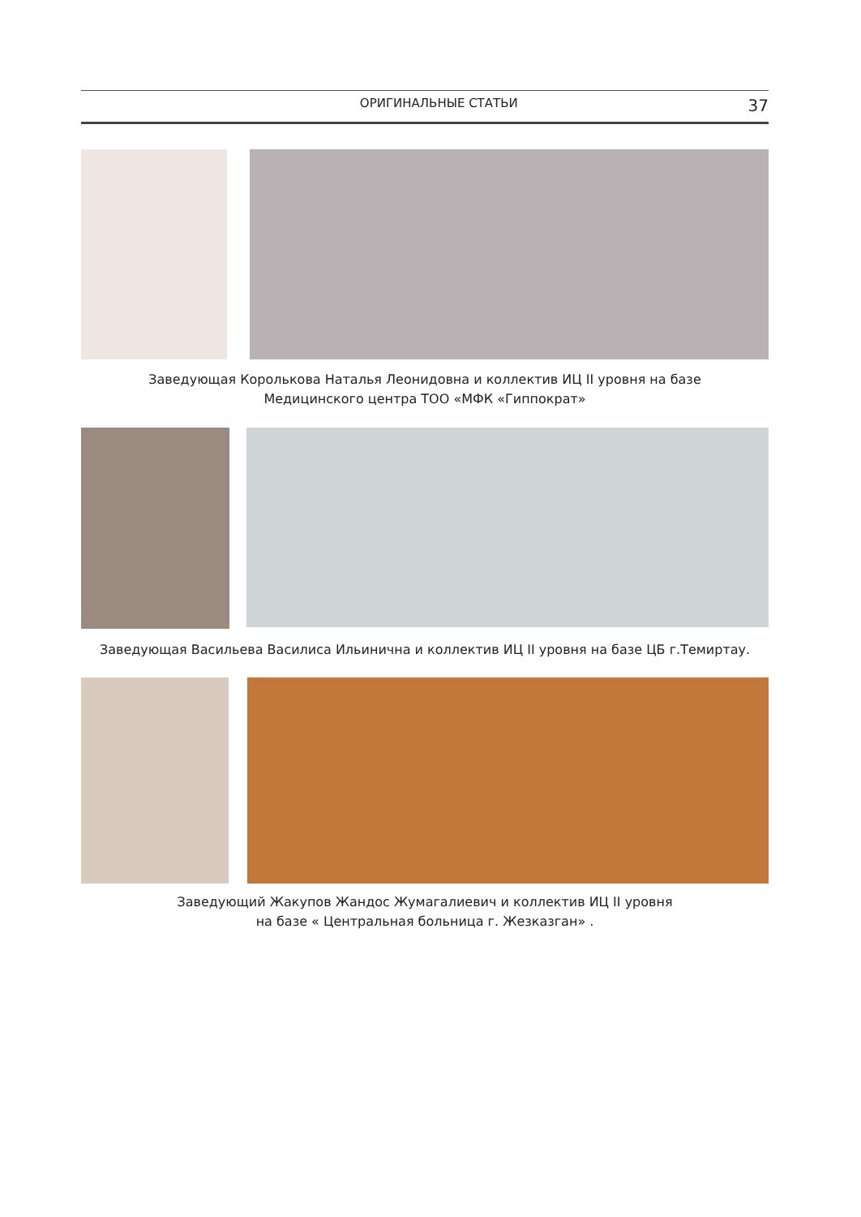ОРИГИНАЛЬНЫЕ СТАТЬИ 37
Заведующая Королькова Наталья Леонидовна и коллектив ИЦ II уровня на базе
Медицинского центра ТОО «МФК «Гиппократ»
Заведующая Васильева Василиса Ильинична и коллектив ИЦ II уровня на базе ЦБ г.Темиртау.
Заведующий Жакупов Жандос Жумагалиевич и коллектив ИЦ II уровня
на базе « Центральная больница г. Жезказган» .